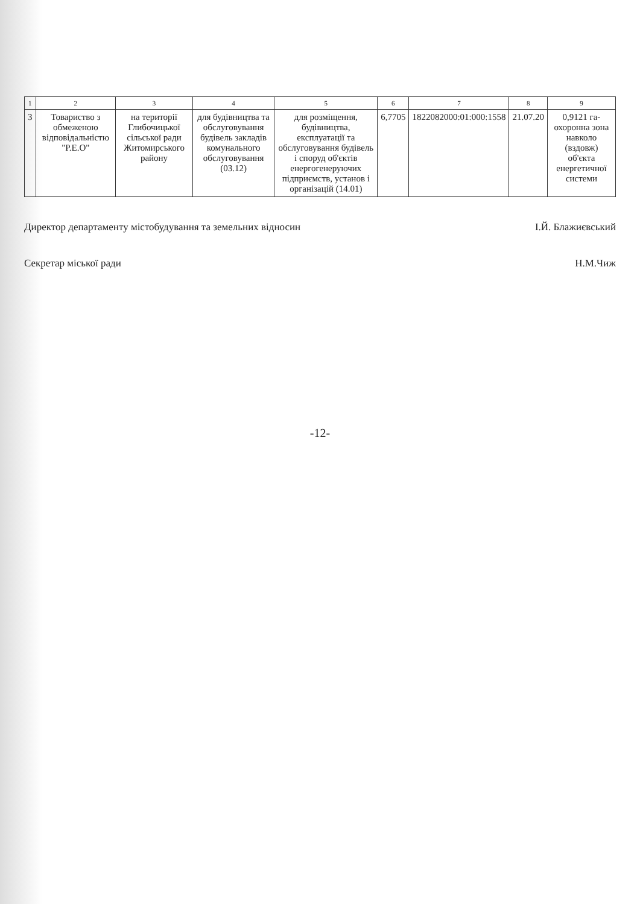| 1 | 2 | 3 | 4 | 5 | 6 | 7 | 8 | 9 |
| --- | --- | --- | --- | --- | --- | --- | --- | --- |
| 3 | Товариство з обмеженою відповідальністю "Р.Е.О" | на території Глибочицької сільської ради Житомирського району | для будівництва та обслуговування будівель закладів комунального обслуговування (03.12) | для розміщення, будівництва, експлуатації та обслуговування будівель і споруд об'єктів енергогенеруючих підприємств, установ і організацій (14.01) | 6,7705 | 1822082000:01:000:1558 | 21.07.20 | 0,9121 га-охоронна зона навколо (вздовж) об'єкта енергетичної системи |
Директор департаменту містобудування та земельних відносин І.Й. Блажиєвський
Секретар міської ради Н.М.Чиж
-12-